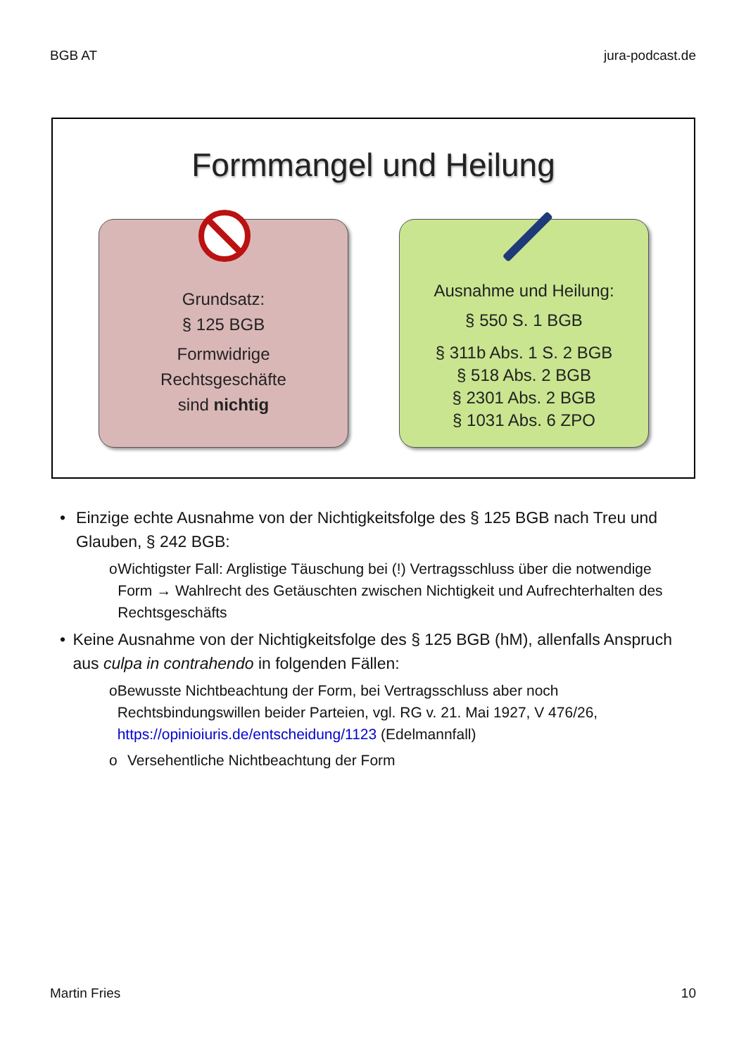BGB AT jura-podcast.de
Formmangel und Heilung
Grundsatz:
§ 125 BGB
Formwidrige
Rechtsgeschäfte
sind nichtig
Ausnahme und Heilung:
§ 550 S. 1 BGB
§ 311b Abs. 1 S. 2 BGB
§ 518 Abs. 2 BGB
§ 2301 Abs. 2 BGB
§ 1031 Abs. 6 ZPO
• Einzige echte Ausnahme von der Nichtigkeitsfolge des § 125 BGB nach Treu und Glauben, § 242 BGB:
o Wichtigster Fall: Arglistige Täuschung bei (!) Vertragsschluss über die notwendige Form → Wahlrecht des Getäuschten zwischen Nichtigkeit und Aufrechterhalten des Rechtsgeschäfts
• Keine Ausnahme von der Nichtigkeitsfolge des § 125 BGB (hM), allenfalls Anspruch aus culpa in contrahendo in folgenden Fällen:
o Bewusste Nichtbeachtung der Form, bei Vertragsschluss aber noch Rechtsbindungswillen beider Parteien, vgl. RG v. 21. Mai 1927, V 476/26, https://opinioiuris.de/entscheidung/1123 (Edelmannfall)
o Versehentliche Nichtbeachtung der Form
Martin Fries 10